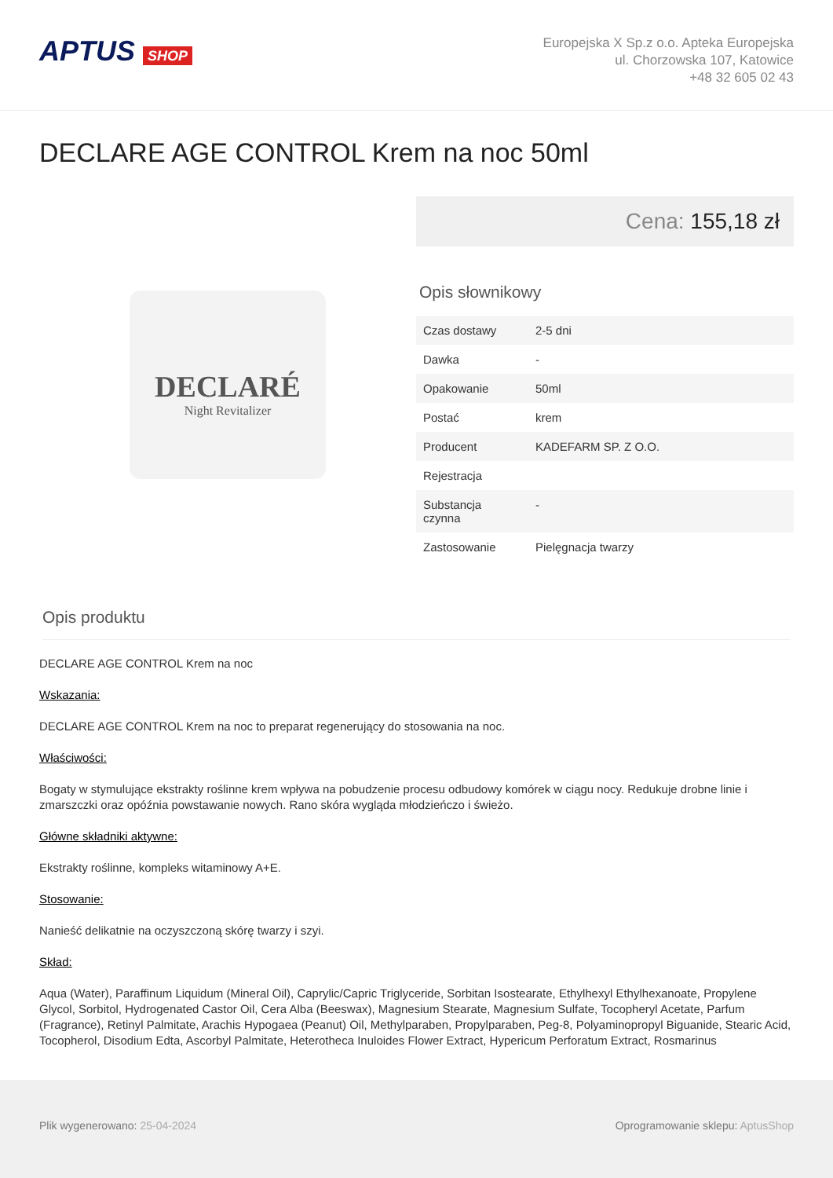APTUS SHOP
Europejska X Sp.z o.o. Apteka Europejska
ul. Chorzowska 107, Katowice
+48 32 605 02 43
DECLARE AGE CONTROL Krem na noc 50ml
DECLARÉ
Night Revitalizer
Cena: 155,18 zł
Opis słownikowy
| Czas dostawy | 2-5 dni |
| Dawka | - |
| Opakowanie | 50ml |
| Postać | krem |
| Producent | KADEFARM SP. Z O.O. |
| Rejestracja | |
| Substancja czynna | - |
| Zastosowanie | Pielęgnacja twarzy |
Opis produktu
DECLARE AGE CONTROL Krem na noc
Wskazania:
DECLARE AGE CONTROL Krem na noc to preparat regenerujący do stosowania na noc.
Właściwości:
Bogaty w stymulujące ekstrakty roślinne krem wpływa na pobudzenie procesu odbudowy komórek w ciągu nocy. Redukuje drobne linie i zmarszczki oraz opóźnia powstawanie nowych. Rano skóra wygląda młodzieńczo i świeżo.
Główne składniki aktywne:
Ekstrakty roślinne, kompleks witaminowy A+E.
Stosowanie:
Nanieść delikatnie na oczyszczoną skórę twarzy i szyi.
Skład:
Aqua (Water), Paraffinum Liquidum (Mineral Oil), Caprylic/Capric Triglyceride, Sorbitan Isostearate, Ethylhexyl Ethylhexanoate, Propylene Glycol, Sorbitol, Hydrogenated Castor Oil, Cera Alba (Beeswax), Magnesium Stearate, Magnesium Sulfate, Tocopheryl Acetate, Parfum (Fragrance), Retinyl Palmitate, Arachis Hypogaea (Peanut) Oil, Methylparaben, Propylparaben, Peg-8, Polyaminopropyl Biguanide, Stearic Acid, Tocopherol, Disodium Edta, Ascorbyl Palmitate, Heterotheca Inuloides Flower Extract, Hypericum Perforatum Extract, Rosmarinus
Plik wygenerowano: 25-04-2024 Oprogramowanie sklepu: AptusShop